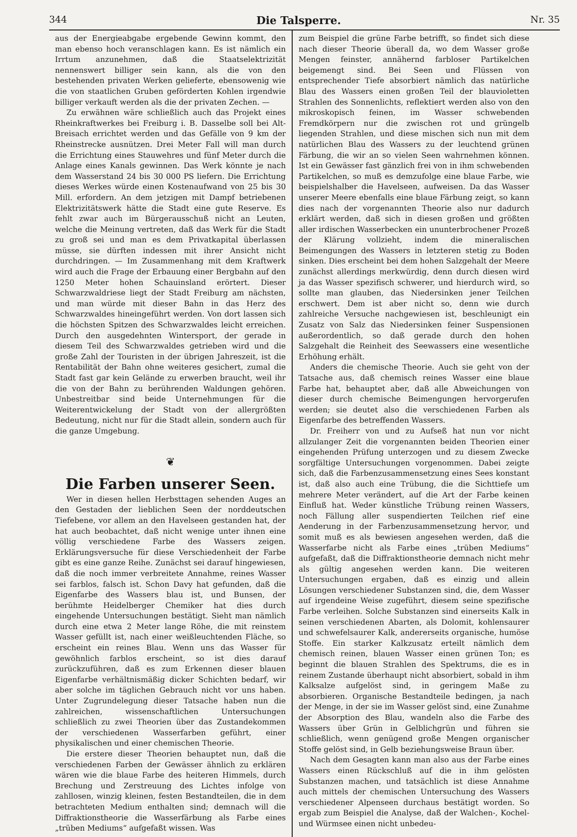344 Die Talsperre. Nr. 35
aus der Energieabgabe ergebende Gewinn kommt, den man ebenso hoch veranschlagen kann. Es ist nämlich ein Irrtum anzunehmen, daß die Staatselektrizität nennenswert billiger sein kann, als die von den bestehenden privaten Werken gelieferte, ebensowenig wie die von staatlichen Gruben geförderten Kohlen irgendwie billiger verkauft werden als die der privaten Zechen. —
Zu erwähnen wäre schließlich auch das Projekt eines Rheinkraftwerkes bei Freiburg i. B. Dasselbe soll bei Alt-Breisach errichtet werden und das Gefälle von 9 km der Rheinstrecke ausnützen. Drei Meter Fall will man durch die Errichtung eines Stauwehres und fünf Meter durch die Anlage eines Kanals gewinnen. Das Werk könnte je nach dem Wasserstand 24 bis 30 000 PS liefern. Die Errichtung dieses Werkes würde einen Kostenaufwand von 25 bis 30 Mill. erfordern. An dem jetzigen mit Dampf betriebenen Elektrizitätswerk hätte die Stadt eine gute Reserve. Es fehlt zwar auch im Bürgerausschuß nicht an Leuten, welche die Meinung vertreten, daß das Werk für die Stadt zu groß sei und man es dem Privatkapital überlassen müsse, sie dürften indessen mit ihrer Ansicht nicht durchdringen. — Im Zusammenhang mit dem Kraftwerk wird auch die Frage der Erbauung einer Bergbahn auf den 1250 Meter hohen Schauinsland erörtert. Dieser Schwarzwaldriese liegt der Stadt Freiburg am nächsten, und man würde mit dieser Bahn in das Herz des Schwarzwaldes hineingeführt werden. Von dort lassen sich die höchsten Spitzen des Schwarzwaldes leicht erreichen. Durch den ausgedehnten Wintersport, der gerade in diesem Teil des Schwarzwaldes getrieben wird und die große Zahl der Touristen in der übrigen Jahreszeit, ist die Rentabilität der Bahn ohne weiteres gesichert, zumal die Stadt fast gar kein Gelände zu erwerben braucht, weil ihr die von der Bahn zu berührenden Waldungen gehören. Unbestreitbar sind beide Unternehmungen für die Weiterentwickelung der Stadt von der allergrößten Bedeutung, nicht nur für die Stadt allein, sondern auch für die ganze Umgebung.
❦
Die Farben unserer Seen.
Wer in diesen hellen Herbsttagen sehenden Auges an den Gestaden der lieblichen Seen der norddeutschen Tiefebene, vor allem an den Havelseen gestanden hat, der hat auch beobachtet, daß nicht wenige unter ihnen eine völlig verschiedene Farbe des Wassers zeigen. Erklärungsversuche für diese Verschiedenheit der Farbe gibt es eine ganze Reihe. Zunächst sei darauf hingewiesen, daß die noch immer verbreitete Annahme, reines Wasser sei farblos, falsch ist. Schon Davy hat gefunden, daß die Eigenfarbe des Wassers blau ist, und Bunsen, der berühmte Heidelberger Chemiker hat dies durch eingehende Untersuchungen bestätigt. Sieht man nämlich durch eine etwa 2 Meter lange Röhe, die mit reinstem Wasser gefüllt ist, nach einer weißleuchtenden Fläche, so erscheint ein reines Blau. Wenn uns das Wasser für gewöhnlich farblos erscheint, so ist dies darauf zurückzuführen, daß es zum Erkennen dieser blauen Eigenfarbe verhältnismäßig dicker Schichten bedarf, wir aber solche im täglichen Gebrauch nicht vor uns haben. Unter Zugrundelegung dieser Tatsache haben nun die zahlreichen, wissenschaftlichen Untersuchungen schließlich zu zwei Theorien über das Zustandekommen der verschiedenen Wasserfarben geführt, einer physikalischen und einer chemischen Theorie.
Die erstere dieser Theorien behauptet nun, daß die verschiedenen Farben der Gewässer ähnlich zu erklären wären wie die blaue Farbe des heiteren Himmels, durch Brechung und Zerstreuung des Lichtes infolge von zahllosen, winzig kleinen, festen Bestandteilen, die in dem betrachteten Medium enthalten sind; demnach will die Diffraktionstheorie die Wasserfärbung als Farbe eines „trüben Mediums“ aufgefaßt wissen. Was
zum Beispiel die grüne Farbe betrifft, so findet sich diese nach dieser Theorie überall da, wo dem Wasser große Mengen feinster, annähernd farbloser Partikelchen beigemengt sind. Bei Seen und Flüssen von entsprechender Tiefe absorbiert nämlich das natürliche Blau des Wassers einen großen Teil der blauvioletten Strahlen des Sonnenlichts, reflektiert werden also von den mikroskopisch feinen, im Wasser schwebenden Fremdkörpern nur die zwischen rot und grüngelb liegenden Strahlen, und diese mischen sich nun mit dem natürlichen Blau des Wassers zu der leuchtend grünen Färbung, die wir an so vielen Seen wahrnehmen können. Ist ein Gewässer fast gänzlich frei von in ihm schwebenden Partikelchen, so muß es demzufolge eine blaue Farbe, wie beispielshalber die Havelseen, aufweisen. Da das Wasser unserer Meere ebenfalls eine blaue Färbung zeigt, so kann dies nach der vorgenannten Theorie also nur dadurch erklärt werden, daß sich in diesen großen und größten aller irdischen Wasserbecken ein ununterbrochener Prozeß der Klärung vollzieht, indem die mineralischen Beimengungen des Wassers in letzteren stetig zu Boden sinken. Dies erscheint bei dem hohen Salzgehalt der Meere zunächst allerdings merkwürdig, denn durch diesen wird ja das Wasser spezifisch schwerer, und hierdurch wird, so sollte man glauben, das Niedersinken jener Teilchen erschwert. Dem ist aber nicht so, denn wie durch zahlreiche Versuche nachgewiesen ist, beschleunigt ein Zusatz von Salz das Niedersinken feiner Suspensionen außerordentlich, so daß gerade durch den hohen Salzgehalt die Reinheit des Seewassers eine wesentliche Erhöhung erhält.
Anders die chemische Theorie. Auch sie geht von der Tatsache aus, daß chemisch reines Wasser eine blaue Farbe hat, behauptet aber, daß alle Abweichungen von dieser durch chemische Beimengungen hervorgerufen werden; sie deutet also die verschiedenen Farben als Eigenfarbe des betreffenden Wassers.
Dr. Freiherr von und zu Aufseß hat nun vor nicht allzulanger Zeit die vorgenannten beiden Theorien einer eingehenden Prüfung unterzogen und zu diesem Zwecke sorgfältige Untersuchungen vorgenommen. Dabei zeigte sich, daß die Farbenzusammensetzung eines Sees konstant ist, daß also auch eine Trübung, die die Sichttiefe um mehrere Meter verändert, auf die Art der Farbe keinen Einfluß hat. Weder künstliche Trübung reinen Wassers, noch Fällung aller suspendierten Teilchen rief eine Aenderung in der Farbenzusammensetzung hervor, und somit muß es als bewiesen angesehen werden, daß die Wasserfarbe nicht als Farbe eines „trüben Mediums“ aufgefaßt, daß die Diffraktionstheorie demnach nicht mehr als gültig angesehen werden kann. Die weiteren Untersuchungen ergaben, daß es einzig und allein Lösungen verschiedener Substanzen sind, die, dem Wasser auf irgendeine Weise zugeführt, diesem seine spezifische Farbe verleihen. Solche Substanzen sind einerseits Kalk in seinen verschiedenen Abarten, als Dolomit, kohlensaurer und schwefelsaurer Kalk, andererseits organische, humöse Stoffe. Ein starker Kalkzusatz erteilt nämlich dem chemisch reinen, blauen Wasser einen grünen Ton; es beginnt die blauen Strahlen des Spektrums, die es in reinem Zustande überhaupt nicht absorbiert, sobald in ihm Kalksalze aufgelöst sind, in geringem Maße zu absorbieren. Organische Bestandteile bedingen, ja nach der Menge, in der sie im Wasser gelöst sind, eine Zunahme der Absorption des Blau, wandeln also die Farbe des Wassers über Grün in Gelblichgrün und führen sie schließlich, wenn genügend große Mengen organischer Stoffe gelöst sind, in Gelb beziehungsweise Braun über.
Nach dem Gesagten kann man also aus der Farbe eines Wassers einen Rückschluß auf die in ihm gelösten Substanzen machen, und tatsächlich ist diese Annahme auch mittels der chemischen Untersuchung des Wassers verschiedener Alpenseen durchaus bestätigt worden. So ergab zum Beispiel die Analyse, daß der Walchen-, Kochel- und Würmsee einen nicht unbedeu-